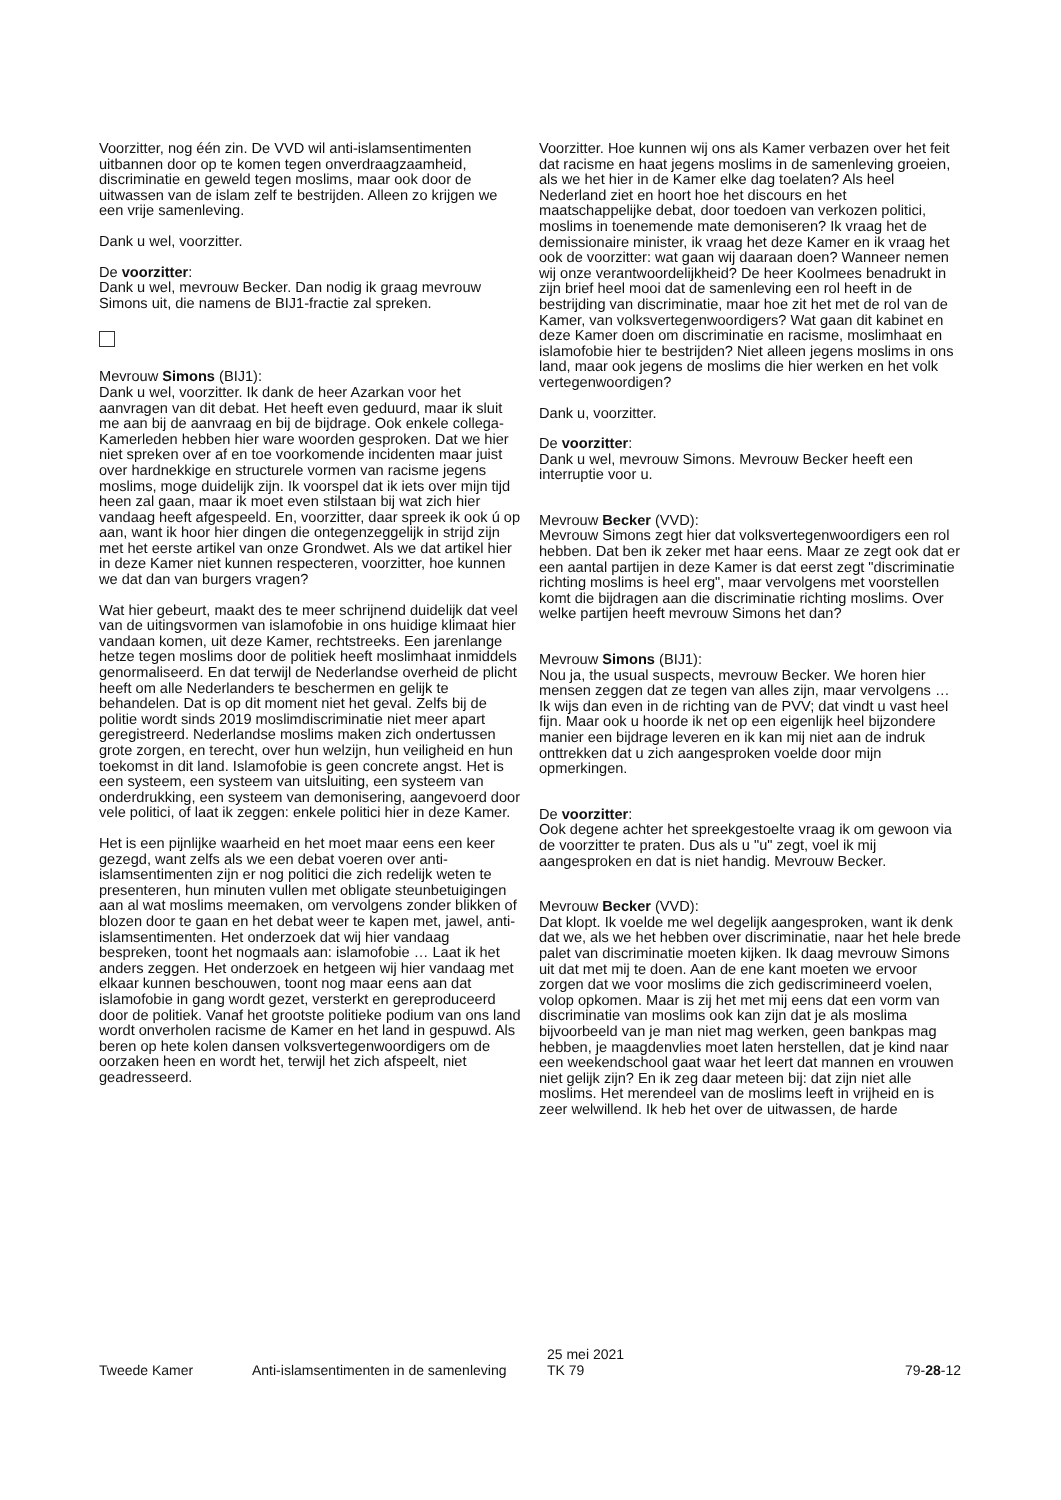Voorzitter, nog één zin. De VVD wil anti-islamsentimenten uitbannen door op te komen tegen onverdraagzaamheid, discriminatie en geweld tegen moslims, maar ook door de uitwassen van de islam zelf te bestrijden. Alleen zo krijgen we een vrije samenleving.
Dank u wel, voorzitter.
De voorzitter:
Dank u wel, mevrouw Becker. Dan nodig ik graag mevrouw Simons uit, die namens de BIJ1-fractie zal spreken.
Mevrouw Simons (BIJ1):
Dank u wel, voorzitter. Ik dank de heer Azarkan voor het aanvragen van dit debat. Het heeft even geduurd, maar ik sluit me aan bij de aanvraag en bij de bijdrage. Ook enkele collega-Kamerleden hebben hier ware woorden gesproken. Dat we hier niet spreken over af en toe voorkomende incidenten maar juist over hardnekkige en structurele vormen van racisme jegens moslims, moge duidelijk zijn. Ik voorspel dat ik iets over mijn tijd heen zal gaan, maar ik moet even stilstaan bij wat zich hier vandaag heeft afgespeeld. En, voorzitter, daar spreek ik ook ú op aan, want ik hoor hier dingen die ontegenzeggelijk in strijd zijn met het eerste artikel van onze Grondwet. Als we dat artikel hier in deze Kamer niet kunnen respecteren, voorzitter, hoe kunnen we dat dan van burgers vragen?
Wat hier gebeurt, maakt des te meer schrijnend duidelijk dat veel van de uitingsvormen van islamofobie in ons huidige klimaat hier vandaan komen, uit deze Kamer, rechtstreeks. Een jarenlange hetze tegen moslims door de politiek heeft moslimhaat inmiddels genormaliseerd. En dat terwijl de Nederlandse overheid de plicht heeft om alle Nederlanders te beschermen en gelijk te behandelen. Dat is op dit moment niet het geval. Zelfs bij de politie wordt sinds 2019 moslimdiscriminatie niet meer apart geregistreerd. Nederlandse moslims maken zich ondertussen grote zorgen, en terecht, over hun welzijn, hun veiligheid en hun toekomst in dit land. Islamofobie is geen concrete angst. Het is een systeem, een systeem van uitsluiting, een systeem van onderdrukking, een systeem van demonisering, aangevoerd door vele politici, of laat ik zeggen: enkele politici hier in deze Kamer.
Het is een pijnlijke waarheid en het moet maar eens een keer gezegd, want zelfs als we een debat voeren over anti-islamsentimenten zijn er nog politici die zich redelijk weten te presenteren, hun minuten vullen met obligate steunbetuigingen aan al wat moslims meemaken, om vervolgens zonder blikken of blozen door te gaan en het debat weer te kapen met, jawel, anti-islamsentimenten. Het onderzoek dat wij hier vandaag bespreken, toont het nogmaals aan: islamofobie … Laat ik het anders zeggen. Het onderzoek en hetgeen wij hier vandaag met elkaar kunnen beschouwen, toont nog maar eens aan dat islamofobie in gang wordt gezet, versterkt en gereproduceerd door de politiek. Vanaf het grootste politieke podium van ons land wordt onverholen racisme de Kamer en het land in gespuwd. Als beren op hete kolen dansen volksvertegenwoordigers om de oorzaken heen en wordt het, terwijl het zich afspeelt, niet geadresseerd.
Voorzitter. Hoe kunnen wij ons als Kamer verbazen over het feit dat racisme en haat jegens moslims in de samenleving groeien, als we het hier in de Kamer elke dag toelaten? Als heel Nederland ziet en hoort hoe het discours en het maatschappelijke debat, door toedoen van verkozen politici, moslims in toenemende mate demoniseren? Ik vraag het de demissionaire minister, ik vraag het deze Kamer en ik vraag het ook de voorzitter: wat gaan wij daaraan doen? Wanneer nemen wij onze verantwoordelijkheid? De heer Koolmees benadrukt in zijn brief heel mooi dat de samenleving een rol heeft in de bestrijding van discriminatie, maar hoe zit het met de rol van de Kamer, van volksvertegenwoordigers? Wat gaan dit kabinet en deze Kamer doen om discriminatie en racisme, moslimhaat en islamofobie hier te bestrijden? Niet alleen jegens moslims in ons land, maar ook jegens de moslims die hier werken en het volk vertegenwoordigen?
Dank u, voorzitter.
De voorzitter:
Dank u wel, mevrouw Simons. Mevrouw Becker heeft een interruptie voor u.
Mevrouw Becker (VVD):
Mevrouw Simons zegt hier dat volksvertegenwoordigers een rol hebben. Dat ben ik zeker met haar eens. Maar ze zegt ook dat er een aantal partijen in deze Kamer is dat eerst zegt "discriminatie richting moslims is heel erg", maar vervolgens met voorstellen komt die bijdragen aan die discriminatie richting moslims. Over welke partijen heeft mevrouw Simons het dan?
Mevrouw Simons (BIJ1):
Nou ja, the usual suspects, mevrouw Becker. We horen hier mensen zeggen dat ze tegen van alles zijn, maar vervolgens … Ik wijs dan even in de richting van de PVV; dat vindt u vast heel fijn. Maar ook u hoorde ik net op een eigenlijk heel bijzondere manier een bijdrage leveren en ik kan mij niet aan de indruk onttrekken dat u zich aangesproken voelde door mijn opmerkingen.
De voorzitter:
Ook degene achter het spreekgestoelte vraag ik om gewoon via de voorzitter te praten. Dus als u "u" zegt, voel ik mij aangesproken en dat is niet handig. Mevrouw Becker.
Mevrouw Becker (VVD):
Dat klopt. Ik voelde me wel degelijk aangesproken, want ik denk dat we, als we het hebben over discriminatie, naar het hele brede palet van discriminatie moeten kijken. Ik daag mevrouw Simons uit dat met mij te doen. Aan de ene kant moeten we ervoor zorgen dat we voor moslims die zich gediscrimineerd voelen, volop opkomen. Maar is zij het met mij eens dat een vorm van discriminatie van moslims ook kan zijn dat je als moslima bijvoorbeeld van je man niet mag werken, geen bankpas mag hebben, je maagdenvlies moet laten herstellen, dat je kind naar een weekendschool gaat waar het leert dat mannen en vrouwen niet gelijk zijn? En ik zeg daar meteen bij: dat zijn niet alle moslims. Het merendeel van de moslims leeft in vrijheid en is zeer welwillend. Ik heb het over de uitwassen, de harde
Tweede Kamer Anti-islamsentimenten in de samenleving
25 mei 2021
TK 79
79-28-12